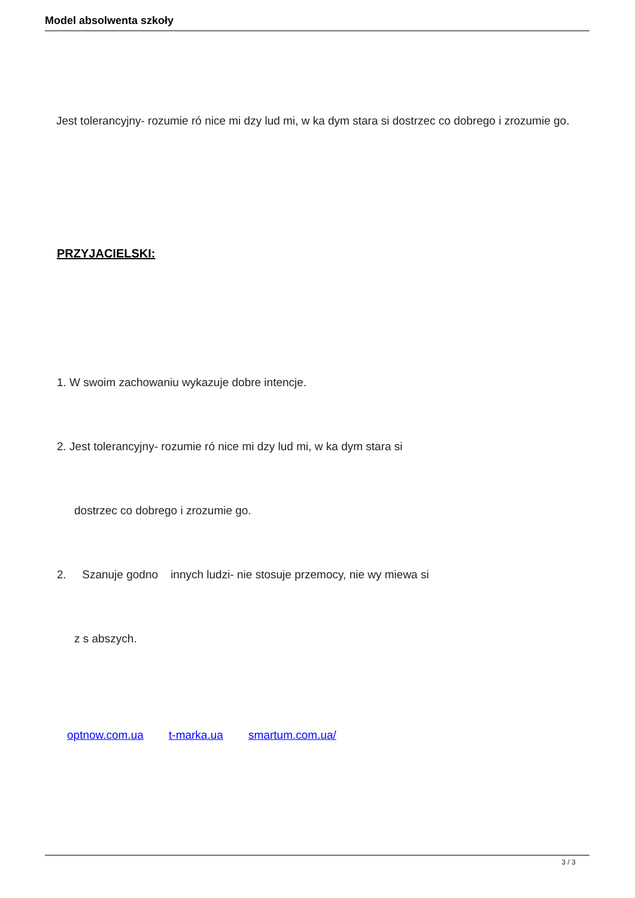Model absolwenta szkoły
Jest tolerancyjny- rozumie ró nice mi dzy lud mi, w ka dym stara si dostrzec co dobrego i zrozumie go.
PRZYJACIELSKI:
1. W swoim zachowaniu wykazuje dobre intencje.
2. Jest tolerancyjny- rozumie ró nice mi dzy lud mi, w ka dym stara si
dostrzec co dobrego i zrozumie go.
2. Szanuje godno innych ludzi- nie stosuje przemocy, nie wy miewa si
z s abszych.
optnow.com.ua t-marka.ua smartum.com.ua/
3 / 3